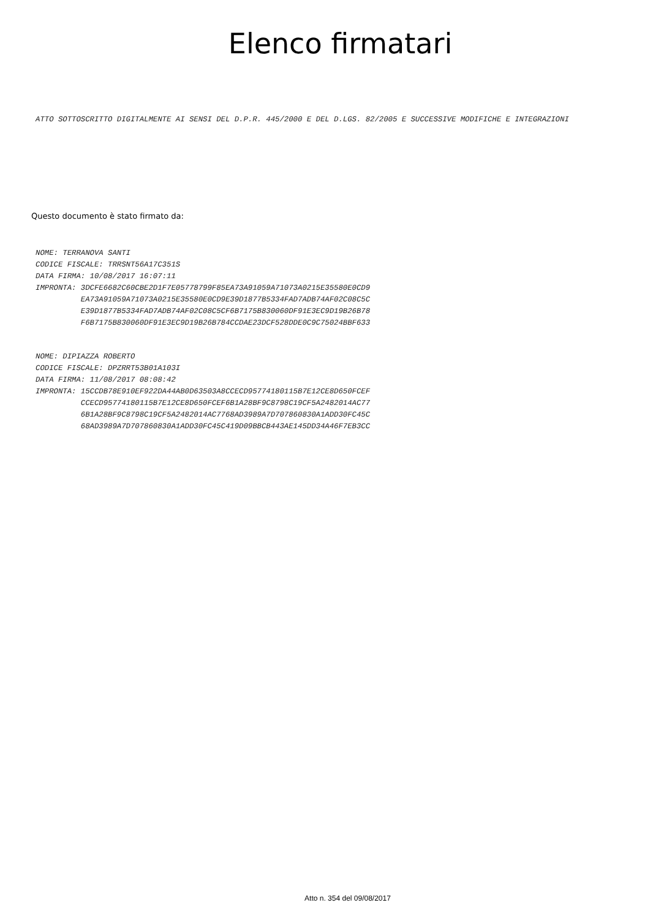Elenco firmatari
ATTO SOTTOSCRITTO DIGITALMENTE AI SENSI DEL D.P.R. 445/2000 E DEL D.LGS. 82/2005 E SUCCESSIVE MODIFICHE E INTEGRAZIONI
Questo documento è stato firmato da:
NOME: TERRANOVA SANTI CODICE FISCALE: TRRSNT56A17C351S DATA FIRMA: 10/08/2017 16:07:11 IMPRONTA: 3DCFE6682C60CBE2D1F7E05778799F85EA73A91059A71073A0215E35580E0CD9 EA73A91059A71073A0215E35580E0CD9E39D1877B5334FAD7ADB74AF02C08C5C E39D1877B5334FAD7ADB74AF02C08C5CF6B7175B830060DF91E3EC9D19B26B78 F6B7175B830060DF91E3EC9D19B26B784CCDAE23DCF528DDE0C9C75024BBF633
NOME: DIPIAZZA ROBERTO CODICE FISCALE: DPZRRT53B01A103I DATA FIRMA: 11/08/2017 08:08:42 IMPRONTA: 15CCDB78E910EF922DA44AB0D63503A8CCECD95774180115B7E12CE8D650FCEF CCECD95774180115B7E12CE8D650FCEF6B1A28BF9C8798C19CF5A2482014AC77 6B1A28BF9C8798C19CF5A2482014AC7768AD3989A7D707860830A1ADD30FC45C 68AD3989A7D707860830A1ADD30FC45C419D09BBCB443AE145DD34A46F7EB3CC
Atto n. 354 del 09/08/2017